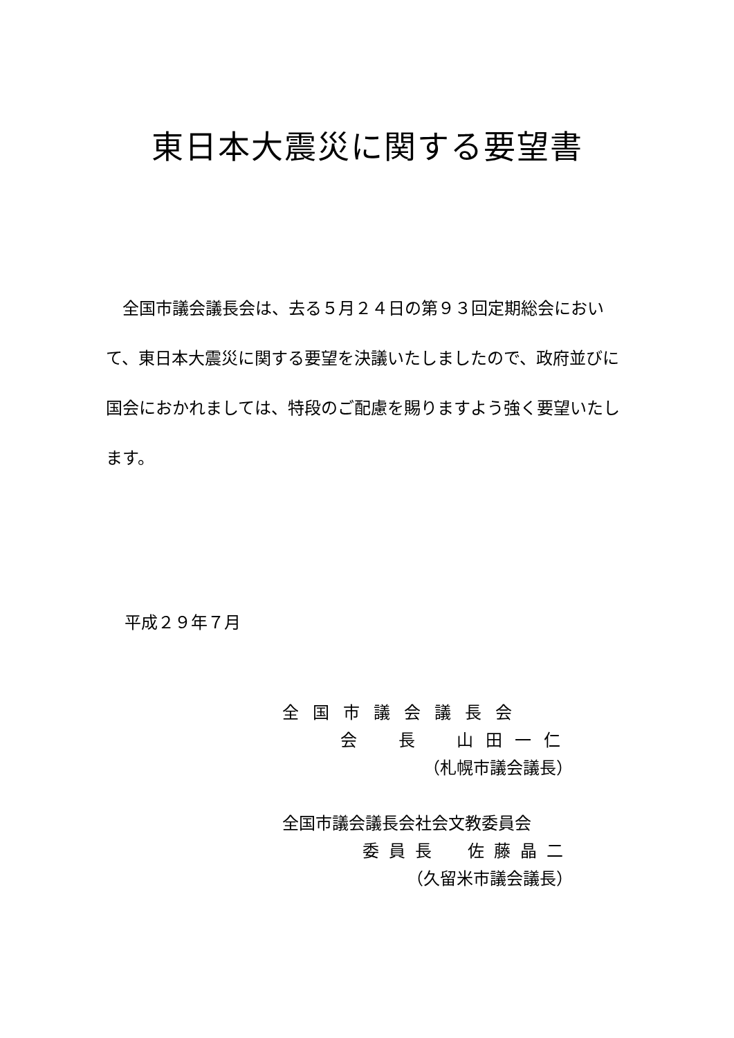東日本大震災に関する要望書
　全国市議会議長会は、去る５月２４日の第９３回定期総会において、東日本大震災に関する要望を決議いたしましたので、政府並びに国会におかれましては、特段のご配慮を賜りますよう強く要望いたします。
平成２９年７月
全国市議会議長会
会　長　山田一仁
（札幌市議会議長）
全国市議会議長会社会文教委員会
委員長　佐藤晶二
（久留米市議会議長）